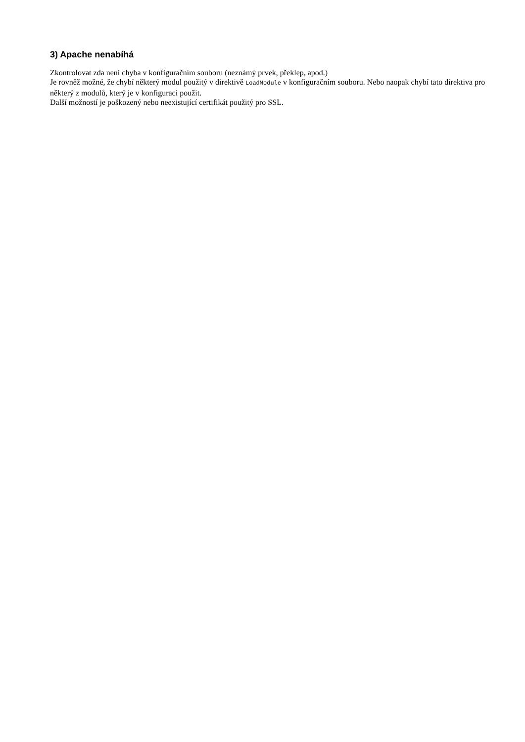3) Apache nenabíhá
Zkontrolovat zda není chyba v konfiguračním souboru (neznámý prvek, překlep, apod.)
Je rovněž možné, že chybí některý modul použitý v direktivě LoadModule v konfiguračním souboru. Nebo naopak chybí tato direktiva pro některý z modulů, který je v konfiguraci použit.
Další možností je poškozený nebo neexistující certifikát použitý pro SSL.